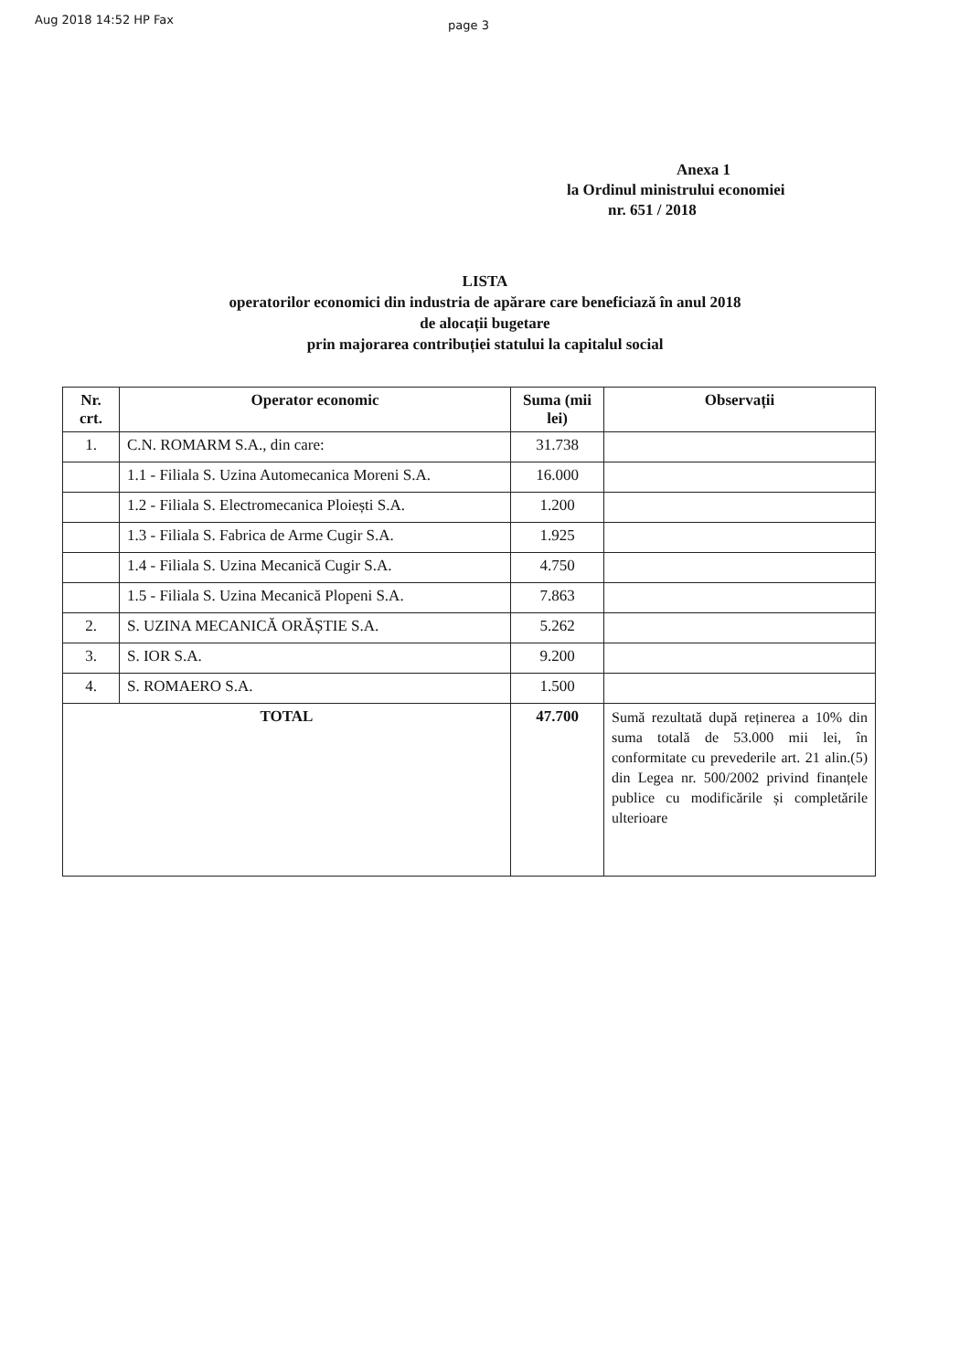Aug 2018 14:52 HP Fax page 3
Anexa 1
la Ordinul ministrului economiei
nr. 651 / 2018
LISTA
operatorilor economici din industria de apărare care beneficiază în anul 2018
de alocații bugetare
prin majorarea contribuției statului la capitalul social
| Nr. crt. | Operator economic | Suma (mii lei) | Observații |
| --- | --- | --- | --- |
| 1. | C.N. ROMARM S.A., din care: | 31.738 | |
| | 1.1 - Filiala S. Uzina Automecanica Moreni S.A. | 16.000 | |
| | 1.2 - Filiala S. Electromecanica Ploiești S.A. | 1.200 | |
| | 1.3 - Filiala S. Fabrica de Arme Cugir S.A. | 1.925 | |
| | 1.4 - Filiala S. Uzina Mecanică Cugir S.A. | 4.750 | |
| | 1.5 - Filiala S. Uzina Mecanică Plopeni S.A. | 7.863 | |
| 2. | S. UZINA MECANICĂ ORĂȘTIE S.A. | 5.262 | |
| 3. | S. IOR S.A. | 9.200 | |
| 4. | S. ROMAERO S.A. | 1.500 | |
| TOTAL | | 47.700 | Sumă rezultată după reținerea a 10% din suma totală de 53.000 mii lei, în conformitate cu prevederile art. 21 alin.(5) din Legea nr. 500/2002 privind finanțele publice cu modificările și completările ulterioare |